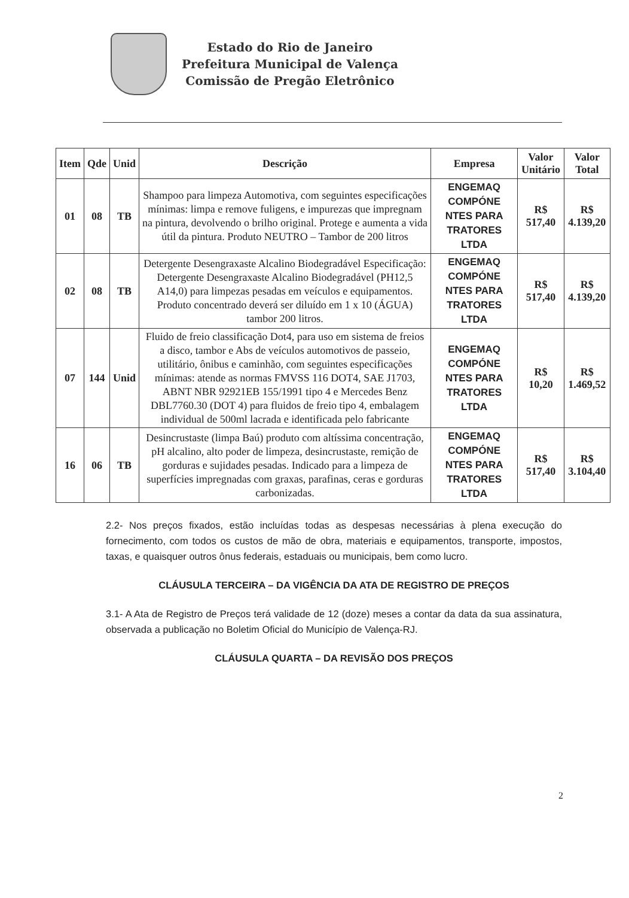Estado do Rio de Janeiro
Prefeitura Municipal de Valença
Comissão de Pregão Eletrônico
| Item | Qde | Unid | Descrição | Empresa | Valor Unitário | Valor Total |
| --- | --- | --- | --- | --- | --- | --- |
| 01 | 08 | TB | Shampoo para limpeza Automotiva, com seguintes especificações mínimas: limpa e remove fuligens, e impurezas que impregnam na pintura, devolvendo o brilho original. Protege e aumenta a vida útil da pintura. Produto NEUTRO – Tambor de 200 litros | ENGEMAQ COMPÓNE NTES PARA TRATORES LTDA | R$ 517,40 | R$ 4.139,20 |
| 02 | 08 | TB | Detergente Desengraxaste Alcalino Biodegradável Especificação: Detergente Desengraxaste Alcalino Biodegradável (PH12,5 A14,0) para limpezas pesadas em veículos e equipamentos. Produto concentrado deverá ser diluído em 1 x 10 (ÁGUA) tambor 200 litros. | ENGEMAQ COMPÓNE NTES PARA TRATORES LTDA | R$ 517,40 | R$ 4.139,20 |
| 07 | 144 | Unid | Fluido de freio classificação Dot4, para uso em sistema de freios a disco, tambor e Abs de veículos automotivos de passeio, utilitário, ônibus e caminhão, com seguintes especificações mínimas: atende as normas FMVSS 116 DOT4, SAE J1703, ABNT NBR 92921EB 155/1991 tipo 4 e Mercedes Benz DBL7760.30 (DOT 4) para fluidos de freio tipo 4, embalagem individual de 500ml lacrada e identificada pelo fabricante | ENGEMAQ COMPÓNE NTES PARA TRATORES LTDA | R$ 10,20 | R$ 1.469,52 |
| 16 | 06 | TB | Desincrustaste (limpa Baú) produto com altíssima concentração, pH alcalino, alto poder de limpeza, desincrustaste, remição de gorduras e sujidades pesadas. Indicado para a limpeza de superfícies impregnadas com graxas, parafinas, ceras e gorduras carbonizadas. | ENGEMAQ COMPÓNE NTES PARA TRATORES LTDA | R$ 517,40 | R$ 3.104,40 |
2.2- Nos preços fixados, estão incluídas todas as despesas necessárias à plena execução do fornecimento, com todos os custos de mão de obra, materiais e equipamentos, transporte, impostos, taxas, e quaisquer outros ônus federais, estaduais ou municipais, bem como lucro.
CLÁUSULA TERCEIRA – DA VIGÊNCIA DA ATA DE REGISTRO DE PREÇOS
3.1- A Ata de Registro de Preços terá validade de 12 (doze) meses a contar da data da sua assinatura, observada a publicação no Boletim Oficial do Município de Valença-RJ.
CLÁUSULA QUARTA – DA REVISÃO DOS PREÇOS
2